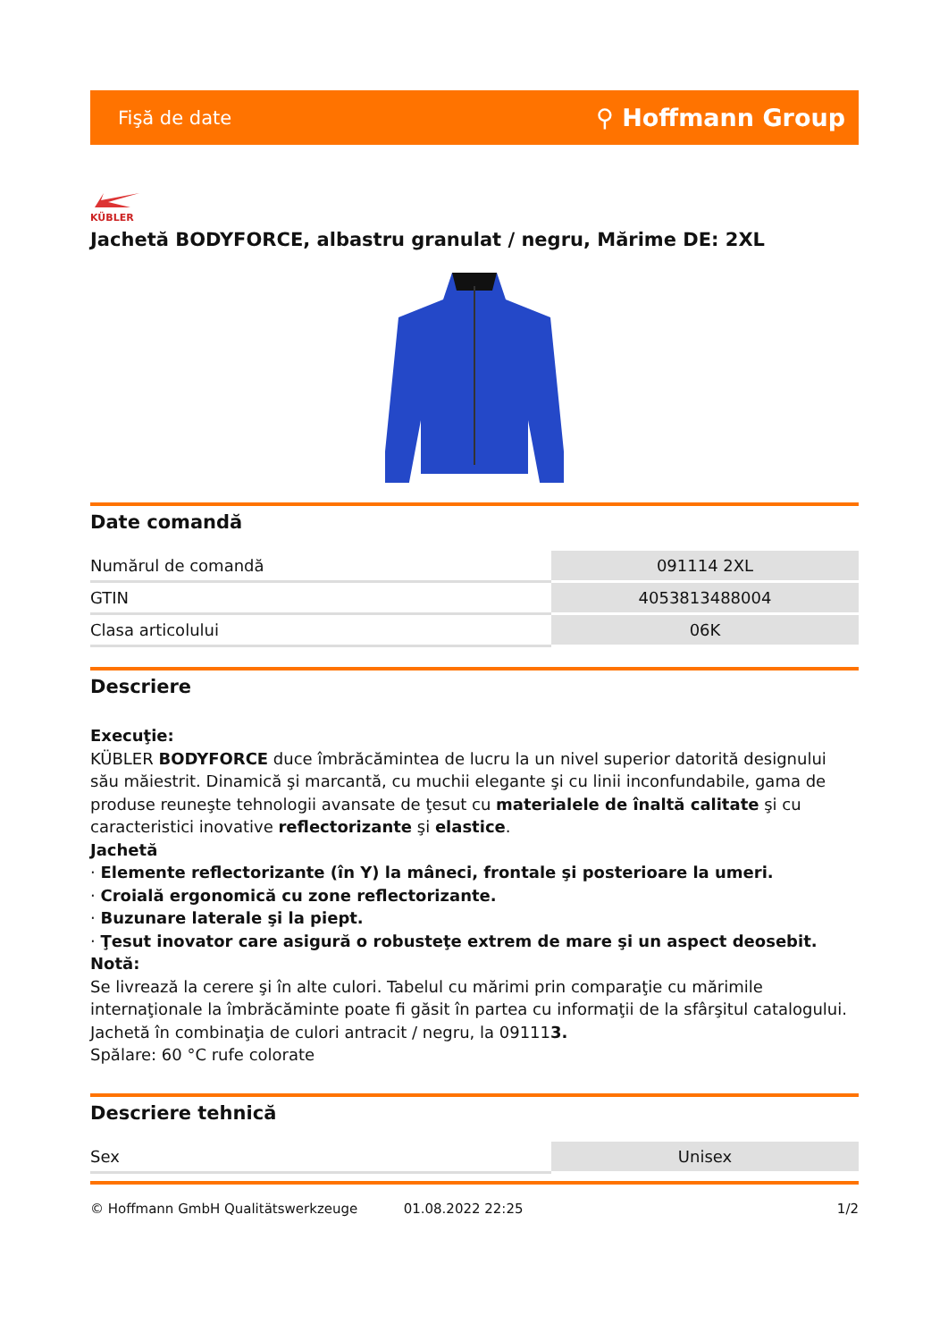Fişă de date ⚲ Hoffmann Group
KÜBLER
Jachetă BODYFORCE, albastru granulat / negru, Mărime DE: 2XL
Date comandă
| Numărul de comandă | 091114 2XL |
| GTIN | 4053813488004 |
| Clasa articolului | 06K |
Descriere
Execuţie:
KÜBLER BODYFORCE duce îmbrăcămintea de lucru la un nivel superior datorită designului său măiestrit. Dinamică şi marcantă, cu muchii elegante şi cu linii inconfundabile, gama de produse reuneşte tehnologii avansate de ţesut cu materialele de înaltă calitate şi cu caracteristici inovative reflectorizante şi elastice.
Jachetă
· Elemente reflectorizante (în Y) la mâneci, frontale şi posterioare la umeri.
· Croială ergonomică cu zone reflectorizante.
· Buzunare laterale şi la piept.
· Ţesut inovator care asigură o robusteţe extrem de mare şi un aspect deosebit.
Notă:
Se livrează la cerere şi în alte culori. Tabelul cu mărimi prin comparaţie cu mărimile internaţionale la îmbrăcăminte poate fi găsit în partea cu informaţii de la sfârşitul catalogului.
Jachetă în combinaţia de culori antracit / negru, la 091113.
Spălare: 60 °C rufe colorate
Descriere tehnică
| Sex | Unisex |
© Hoffmann GmbH Qualitätswerkzeuge 01.08.2022 22:25 1/2